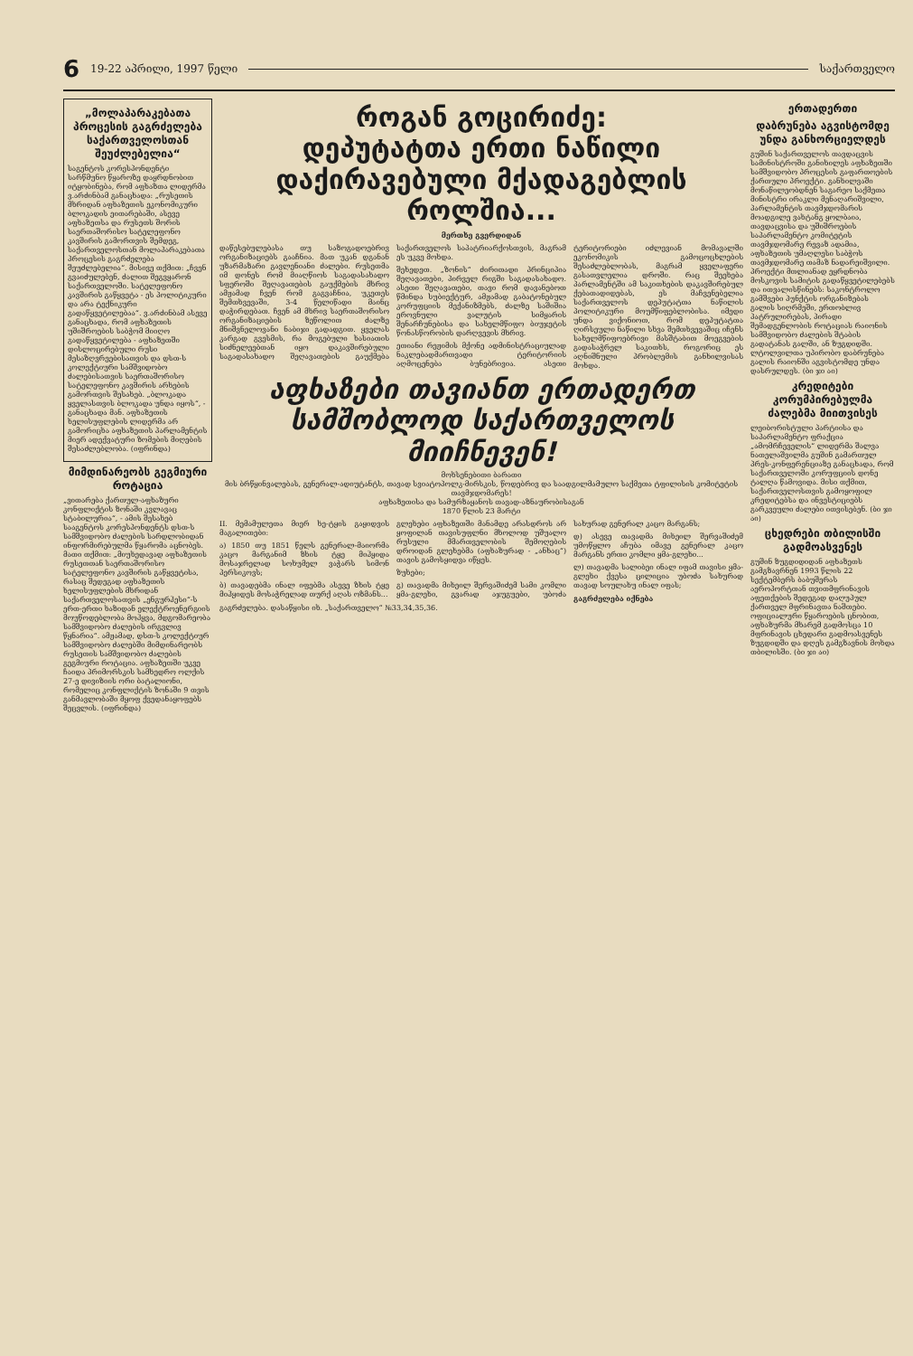6 19-22 აპრილი, 1997 წელი საქართველო
„მოლაპარაკებათა პროცესის გაგრძელება საქართველოსთან შეუძლებელია“
საგენტოს კორესპონდენტი სარწმუნო წყაროზე დაყრდნობით იტყობინება, რომ აფხაზთა ლიდერმა ვ.არძინბამ განაცხადა: „რუსეთის მხრიდან აფხაზეთის ეკონომიკური ბლოკადის ეითარებაში, ასევე აფხაზეთსა და რუსეთს შორის საერთაშორისო სატელეფონო კავშირის გამორთვის შემდეგ, საქართველოსთან მოლაპარაკებათა პროცესის გაგრძელება შეუძლებელია“. მისივე თქმით: „ჩვენ გვაიძულებენ, ძალით შეგვყარონ საქართველოში. სატელეფონო კავშირის გაწყვეტა - ეს პოლიტიკური და არა ტექნიკური გადაწყვეტილებაა“. ვ.არძინბამ ასევე განაცხადა, რომ აფხაზეთის უშიშროების საბჭომ მიიღო გადაწყვეტილება - აფხაზეთში დისლოცირებული რუსი მესაზღვრეებისათვის და დსთ-ს კოლექტიური სამშვიდობო ძალებისათვის საერთაშორისო სატელეფონო კავშირის არხების გამორთვის შესახებ. „ბლოკადა ყველასთვის ბლოკადა უნდა იყოს“, - განაცხადა მან. აფხაზეთის ხელისუფლების ლიდერმა არ გამორიცხა აფხაზეთის პარლამენტის მიერ ადექვატური ზომების მიღების შესაძლებლობა. (იფრინდა)
მიმდინარეობს გეგმიური როტაცია
„ვითარება ქართულ-აფხაზური კონფლიქტის ზონაში კვლავაც სტაბილურია“, - ამის შესახებ სააგენტოს კორესპონდენტს დსთ-ს სამშვიდობო ძალების სარდლობიდან ინფორმირებულმა წყარომა აცნობეს. მათი თქმით: „მიუხედავად აფხაზეთის რუსეთთან საერთაშორისო სატელეფონო კავშირის გაწყვეტისა, რასაც შედეგად აფხაზეთის ხელისუფლების მხრიდან საქართველოსათვის „ენგურჰესი“-ს ერთ-ერთი ხაზიდან ელექტროენერგიის მოუწოდებლობა მოჰყვა, მდგომარეობა სამშვიდობო ძალების ირგვლივ წყნარია“. ამჟამად, დსთ-ს კოლექტიურ სამშვიდობო ძალებში მიმდინარეობს რუსეთის სამშვიდობო ძალების გეგმიური როტაცია. აფხაზეთში უკვე ჩაიდა პრიმორსკის სამხედრო ოლქის 27-ე დივიზიის ორი ბატალიონი, რომელიც კონფლიქტის ზონაში 9 თვის განმავლობაში მყოფ ქვედანაყოფებს შეცვლის. (იფრინდა)
როგან გოცირიძე:
დეპუტატთა ერთი ნაწილი დაქირავებული მქადაგებლის როლშია...
მერთხე გვერდიდან
დაწესებულებასა თუ საზოგადოებრივ ორგანიზაციებს გააჩნია. მათ უკან დგანან უზარმაზარი გავლენიანი ძალები. რუსეთმა იმ დონეს რომ მიაღწიოს საგადასახადო სფეროში შეღავათების გაუქმების მხრივ ამჟამად ჩვენ რომ გაგვაჩნია, უკეთეს შემთხვევაში, 3-4 წელიწადი მაინც დაჭირდებათ. ჩვენ ამ მხრივ საერთაშორისო ორგანიზაციების ზეწოლით ძალზე მნიშვნელოვანი ნაბიჯი გადადგით. ყველას კარგად გვესმის, რა მოგებული ხასიათის სიძნელეებთან იყო დაკავშირებული საგადასახადო შეღავათების გაუქმება საქართველოს საპატრიარქოსთვის, მაგრამ ეს უკვე მოხდა.
შეხედეთ. „ზონის“ ძირითადი პრინციპია შეღავათები, პირველ რიგში საგადასახადო. ასეთი შეღავათები, თავი რომ დავანებოთ წმინდა სუბიექტურ, ამჟამად გაბატონებულ კორუფციის მექანიზმებს, ძალზე საშიშია ეროვნული ვალუტის სიმყარის შენარჩუნებისა და სახელმწიფო ბიუჯეტის წონასწორობის დარღვევის მხრივ.
ეთიანი რეჟიმის მქონე ადმინისტრაციულად ნაკლებადმართვადი ტერიტორიის აღმოცენება ბუნებრივია. ასეთი ტერიტორიები იძლევიან მომავალში ეკონომიკის გამოცოცხლების შესაძლებლობას, მაგრამ ყველაფერი გასათვლელია დროში. რაც შეეხება პარლამენტში ამ საკითხების დაკავშირებულ ქებათადიდებას, ეს მაჩვენებელია საქართველოს დეპუტატთა ნაწილის პოლიტიკური მოუმწიფებლობისა. იმედი უნდა ვიქონიოთ, რომ დეპუტატთა ღირსეული ნაწილი სხვა შემთხვევაშიც იჩენს სახელმწიფოებრივი მასშტაბით მოეგვების გადასაჭრელ საკითხს, როგორიც ეს აღნიშნული პრობლემის განხილვისას მოხდა.
აფხაზები თავიანთ ერთადერთ სამშობლოდ საქართველოს მიიჩნევენ!
მოხსენებითი ბარათი
მის ბრწყინვალებას, გენერალ-ადიუტანტს, თავად სვიატოპოლკ-მირსკის, წოდებრივ და საადგილმამულო საქმეთა ტფილისის კომიტეტის თავმჯდომარეს!
აფხაზეთისა და სამურზაყანოს თავად-აზნაურობისაგან
1870 წლის 23 მარტი
II. მემამულეთა მიერ ხე-ტყის გაყიდვის მაგალითები:
ა) 1850 თუ 1851 წელს გენერალ-მაიორმა კაცო მარგანიმ ზხის ტყე მიჰყიდა მოსაჯრელად სოხუმელ ვაჭარს სიმონ პერსიკოვს;
ბ) თავადებმა ინალ იფებმა ასევე ზხის ტყე მიჰყიდეს მოსაჭრელად თურქ აღას ოზმანს...
გლეხები აფხაზეთში მანამდე არასდროს არ ყოფილან თავისუფლნი მხოლოდ უშუალო რუსული მმართველობის შემოღების დროიდან გლეხებმა (აფხაზურად - „ანხაც“) თავის გამოსყიდვა იწყეს.
ზუხები;
გ) თავადმა მიხეილ შერვაშიძემ სამი კომლი ყმა-გლეხი, გვარად აჯუგუები, უბოძა სახურად გენერალ კაცო მარგანს;
დ) ასევე თავადმა მიხეილ შერვაშიძემ უმოწყლო აჩუბა იმავე გენერალ კაცო მარგანს ერთი კომლი ყმა-გლეხი...
ლ) თავადმა სალიბეი ინალ იფამ თავისი ყმა-გლეხი ქვესა ცილიცია უბოძა სახურად თავად სოულახუ ინალ იფას;
გაგრძელება იქნება
გაგრძელება. დასაწყისი იხ. „საქართველო“ №33,34,35,36.
ერთადერთი
დაბრუნება აგვისტომდე უნდა განხორციელდეს
გუშინ საქართველოს თავდაცვის სამინისტროში განიხილეს აფხაზეთში სამშვიდობო პროცესის გაფართოების ქართული პროექტი. განხილვაში მონაწილეობდნენ საგარეო საქმეთა მინისტრი ირაკლი მენაღარიშვილი, პარლამენტის თავმჯდომარის მოადგილე ვახტანგ ყოლბაია, თავდაცვისა და უშიშროების საპარლამენტო კომიტეტის თავმჯდომარე რევაზ ადამია, აფხაზეთის უმაღლესი საბჭოს თავმჯდომარე თამაზ ნადარეიშვილი. პროექტი მთლიანად ეყრდნობა მოსკოვის სამიტის გადაწყვეტილებებს და ითვალისწინებს: საკონტროლო გამშვები პუნქტის ორგანიზებას გალის სიღრმეში, ერთობლივ პატრულირებას, პირადი შემადგენლობის როტაციას რაიონის სამშვიდობო ძალების შტაბის გადატანას გალში, ან ზუგდიდში. ლტოლვილთა უპირობო დაბრუნება გალის რაიონში აგვისტომდე უნდა დასრულდეს. (ბი ჯი აი)
კრედიტები კორუმპირებულმა ძალებმა მიითვისეს
ლეიბორისტული პარტიისა და საპარლამენტო ფრაქცია „ამომრჩეველის“ ლიდერმა შალვა ნათელაშვილმა გუშინ გამართულ პრეს-კონფერენციაზე განაცხადა, რომ საქართველოში კორუფციის დონე ტალღა წამოვიდა. მისი თქმით, საქართველოსთვის გამოყოფილ კრედიტებსა და ინვესტიციებს გარკვეული ძალები ითვისებენ. (ბი ჯი აი)
ცხედრები თბილისში გადმოასვენეს
გუშინ ზუგდიდიდან აფხაზეთს გამგზავრნენ 1993 წლის 22 სექტემბერს ბაბუშერას აეროპორტთან თვითმფრინავის აფეთქების შედეგად დაღუპულ ქართველ მფრინავთა ნაშთები. ოფიციალური წყაროების ცნობით, აფხაზურმა მხარემ გადმოსცა 10 მფრინავის ცხედარი გადმოასვენეს ზუგდიდში და დღეს გამგზავნის მოხდა თბილისში. (ბი ჯი აი)